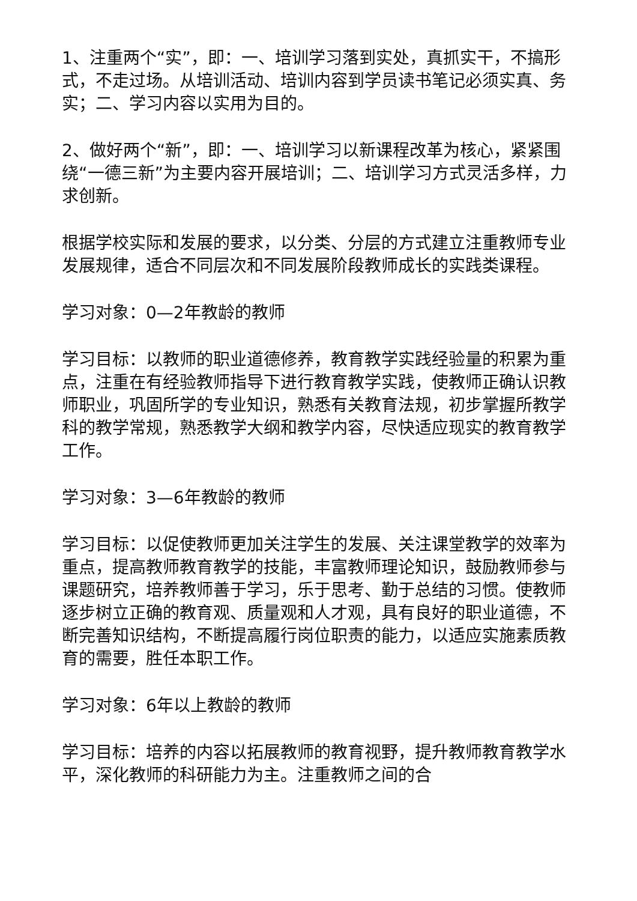1、注重两个“实”，即：一、培训学习落到实处，真抓实干，不搞形式，不走过场。从培训活动、培训内容到学员读书笔记必须实真、务实；二、学习内容以实用为目的。
2、做好两个“新”，即：一、培训学习以新课程改革为核心，紧紧围绕“一德三新”为主要内容开展培训；二、培训学习方式灵活多样，力求创新。
根据学校实际和发展的要求，以分类、分层的方式建立注重教师专业发展规律，适合不同层次和不同发展阶段教师成长的实践类课程。
学习对象：0—2年教龄的教师
学习目标：以教师的职业道德修养，教育教学实践经验量的积累为重点，注重在有经验教师指导下进行教育教学实践，使教师正确认识教师职业，巩固所学的专业知识，熟悉有关教育法规，初步掌握所教学科的教学常规，熟悉教学大纲和教学内容，尽快适应现实的教育教学工作。
学习对象：3—6年教龄的教师
学习目标：以促使教师更加关注学生的发展、关注课堂教学的效率为重点，提高教师教育教学的技能，丰富教师理论知识，鼓励教师参与课题研究，培养教师善于学习，乐于思考、勤于总结的习惯。使教师逐步树立正确的教育观、质量观和人才观，具有良好的职业道德，不断完善知识结构，不断提高履行岗位职责的能力，以适应实施素质教育的需要，胜任本职工作。
学习对象：6年以上教龄的教师
学习目标：培养的内容以拓展教师的教育视野，提升教师教育教学水平，深化教师的科研能力为主。注重教师之间的合